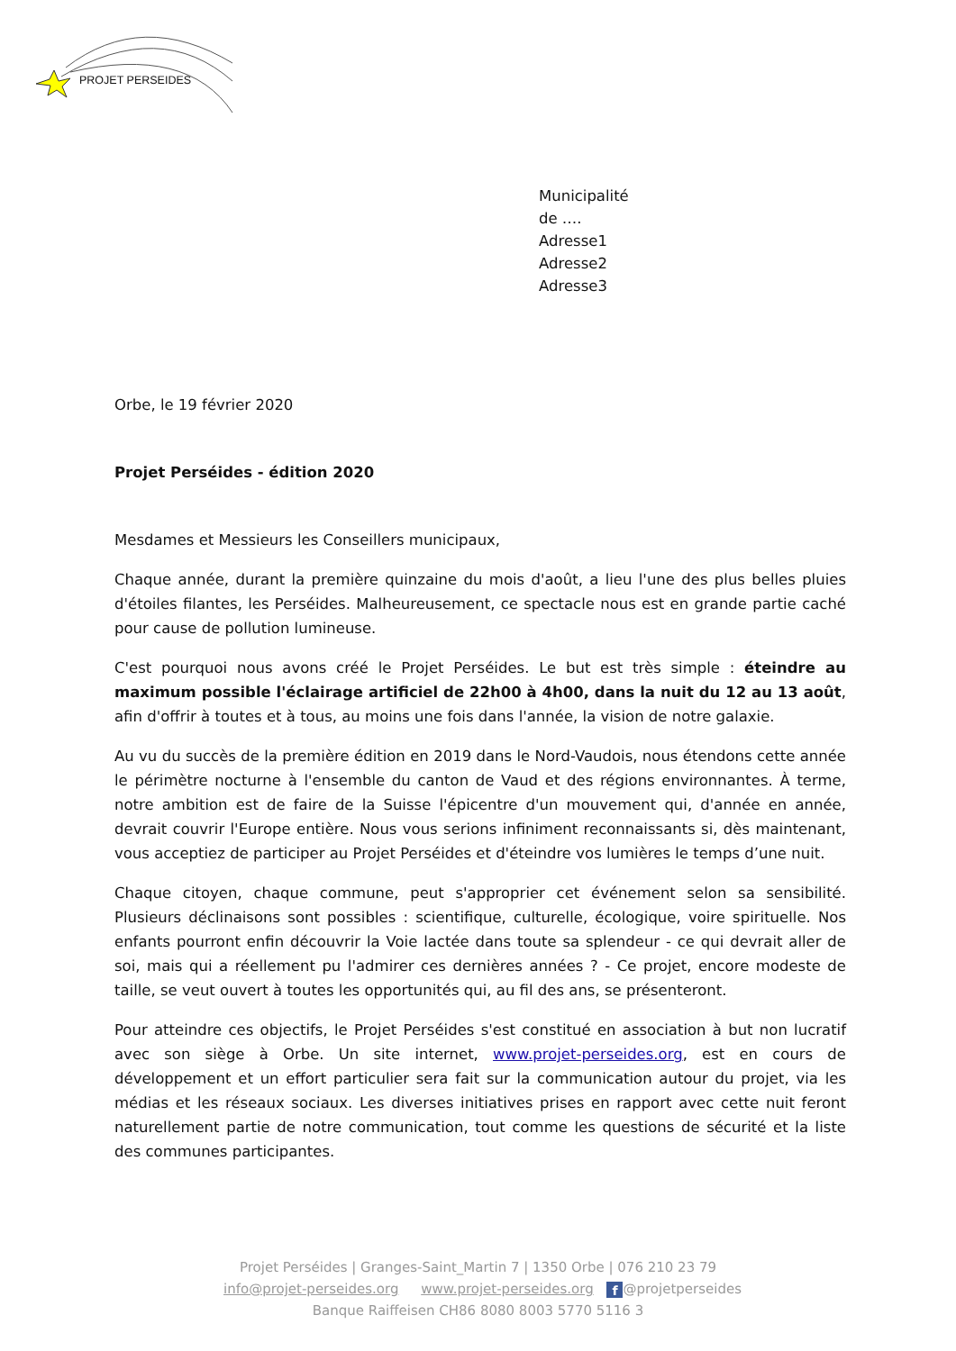PROJET PERSEIDES
Municipalité
de ….
Adresse1
Adresse2
Adresse3
Orbe, le 19 février 2020
Projet Perséides - édition 2020
Mesdames et Messieurs les Conseillers municipaux,
Chaque année, durant la première quinzaine du mois d'août, a lieu l'une des plus belles pluies d'étoiles filantes, les Perséides. Malheureusement, ce spectacle nous est en grande partie caché pour cause de pollution lumineuse.
C'est pourquoi nous avons créé le Projet Perséides. Le but est très simple : éteindre au maximum possible l'éclairage artificiel de 22h00 à 4h00, dans la nuit du 12 au 13 août, afin d'offrir à toutes et à tous, au moins une fois dans l'année, la vision de notre galaxie.
Au vu du succès de la première édition en 2019 dans le Nord-Vaudois, nous étendons cette année le périmètre nocturne à l'ensemble du canton de Vaud et des régions environnantes. À terme, notre ambition est de faire de la Suisse l'épicentre d'un mouvement qui, d'année en année, devrait couvrir l'Europe entière. Nous vous serions infiniment reconnaissants si, dès maintenant, vous acceptiez de participer au Projet Perséides et d'éteindre vos lumières le temps d’une nuit.
Chaque citoyen, chaque commune, peut s'approprier cet événement selon sa sensibilité. Plusieurs déclinaisons sont possibles : scientifique, culturelle, écologique, voire spirituelle. Nos enfants pourront enfin découvrir la Voie lactée dans toute sa splendeur - ce qui devrait aller de soi, mais qui a réellement pu l'admirer ces dernières années ? - Ce projet, encore modeste de taille, se veut ouvert à toutes les opportunités qui, au fil des ans, se présenteront.
Pour atteindre ces objectifs, le Projet Perséides s'est constitué en association à but non lucratif avec son siège à Orbe. Un site internet, www.projet-perseides.org, est en cours de développement et un effort particulier sera fait sur la communication autour du projet, via les médias et les réseaux sociaux. Les diverses initiatives prises en rapport avec cette nuit feront naturellement partie de notre communication, tout comme les questions de sécurité et la liste des communes participantes.
Projet Perséides | Granges-Saint_Martin 7 | 1350 Orbe | 076 210 23 79
info@projet-perseides.org www.projet-perseides.org f @projetperseides
Banque Raiffeisen CH86 8080 8003 5770 5116 3